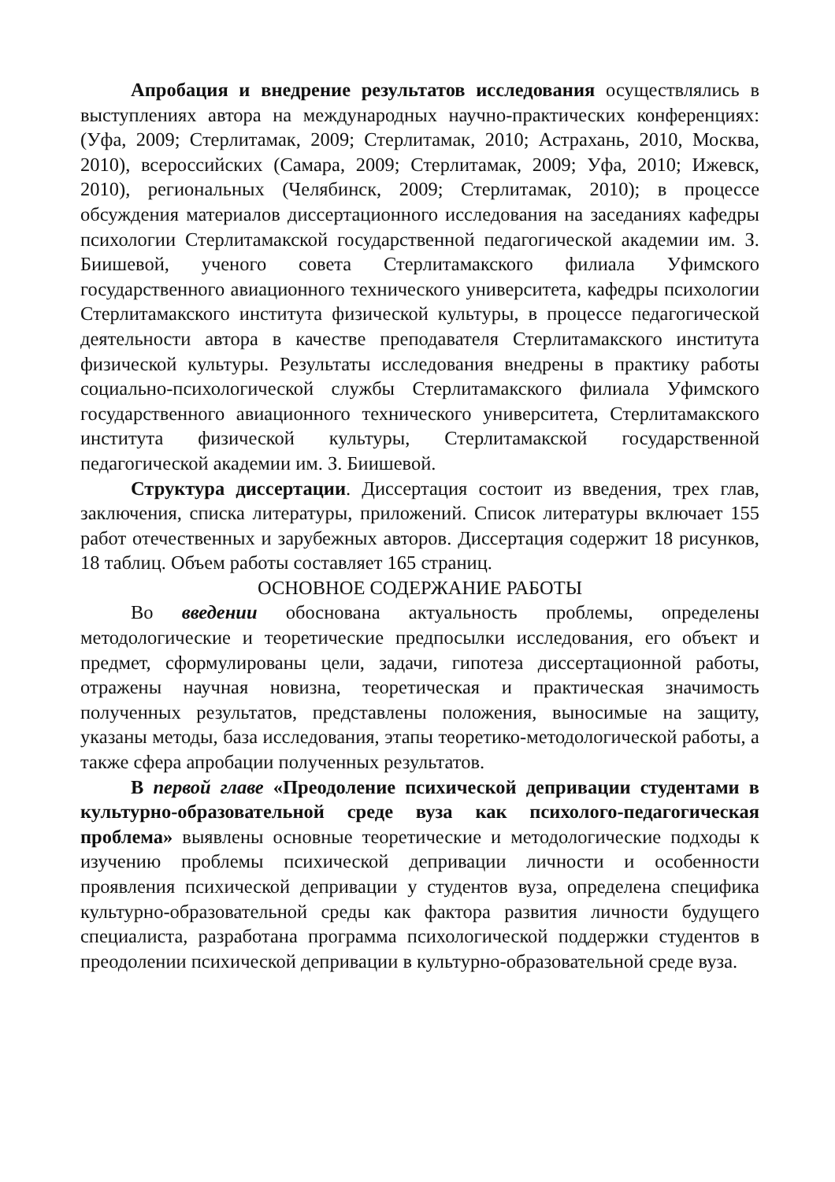Апробация и внедрение результатов исследования осуществлялись в выступлениях автора на международных научно-практических конференциях: (Уфа, 2009; Стерлитамак, 2009; Стерлитамак, 2010; Астрахань, 2010, Москва, 2010), всероссийских (Самара, 2009; Стерлитамак, 2009; Уфа, 2010; Ижевск, 2010), региональных (Челябинск, 2009; Стерлитамак, 2010); в процессе обсуждения материалов диссертационного исследования на заседаниях кафедры психологии Стерлитамакской государственной педагогической академии им. З. Биишевой, ученого совета Стерлитамакского филиала Уфимского государственного авиационного технического университета, кафедры психологии Стерлитамакского института физической культуры, в процессе педагогической деятельности автора в качестве преподавателя Стерлитамакского института физической культуры. Результаты исследования внедрены в практику работы социально-психологической службы Стерлитамакского филиала Уфимского государственного авиационного технического университета, Стерлитамакского института физической культуры, Стерлитамакской государственной педагогической академии им. З. Биишевой.
Структура диссертации. Диссертация состоит из введения, трех глав, заключения, списка литературы, приложений. Список литературы включает 155 работ отечественных и зарубежных авторов. Диссертация содержит 18 рисунков, 18 таблиц. Объем работы составляет 165 страниц.
ОСНОВНОЕ СОДЕРЖАНИЕ РАБОТЫ
Во введении обоснована актуальность проблемы, определены методологические и теоретические предпосылки исследования, его объект и предмет, сформулированы цели, задачи, гипотеза диссертационной работы, отражены научная новизна, теоретическая и практическая значимость полученных результатов, представлены положения, выносимые на защиту, указаны методы, база исследования, этапы теоретико-методологической работы, а также сфера апробации полученных результатов.
В первой главе «Преодоление психической депривации студентами в культурно-образовательной среде вуза как психолого-педагогическая проблема» выявлены основные теоретические и методологические подходы к изучению проблемы психической депривации личности и особенности проявления психической депривации у студентов вуза, определена специфика культурно-образовательной среды как фактора развития личности будущего специалиста, разработана программа психологической поддержки студентов в преодолении психической депривации в культурно-образовательной среде вуза.